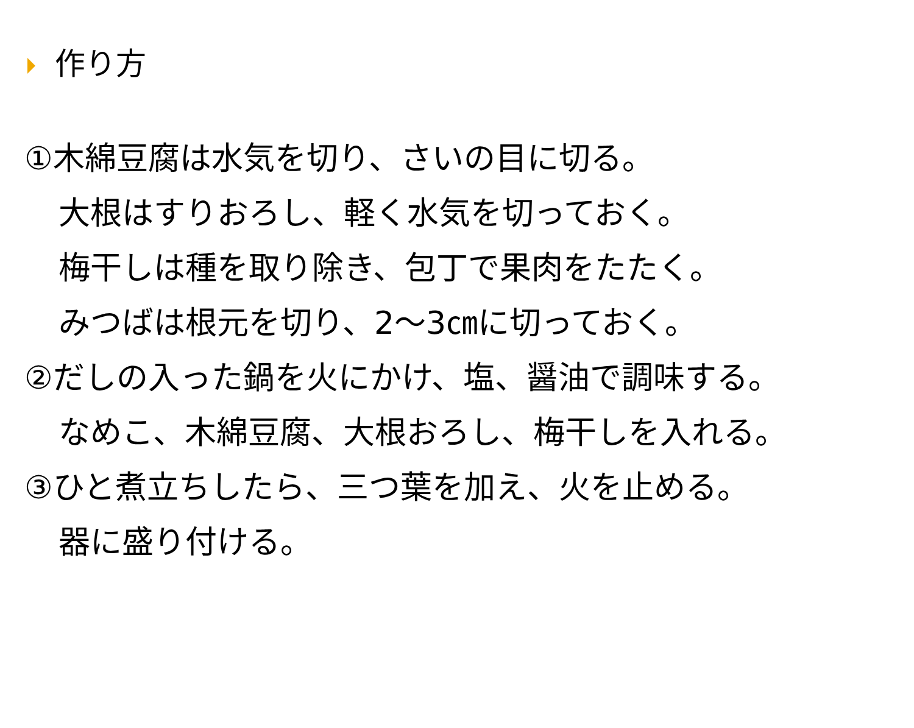作り方
①木綿豆腐は水気を切り、さいの目に切る。
大根はすりおろし、軽く水気を切っておく。
梅干しは種を取り除き、包丁で果肉をたたく。
みつばは根元を切り、2～3㎝に切っておく。
②だしの入った鍋を火にかけ、塩、醤油で調味する。
なめこ、木綿豆腐、大根おろし、梅干しを入れる。
③ひと煮立ちしたら、三つ葉を加え、火を止める。
器に盛り付ける。